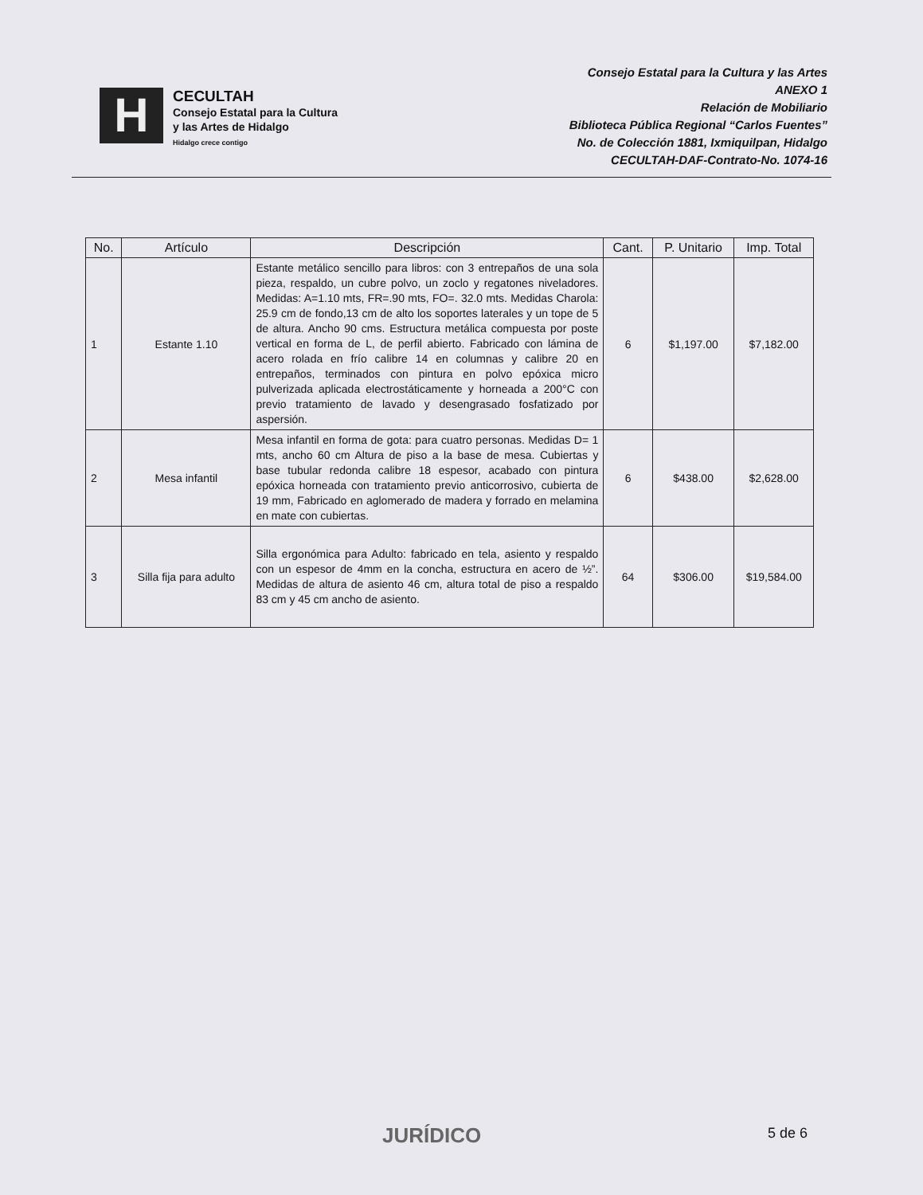H
CECULTAH
Consejo Estatal para la Cultura
y las Artes de Hidalgo
Hidalgo crece contigo
Consejo Estatal para la Cultura y las Artes
ANEXO 1
Relación de Mobiliario
Biblioteca Pública Regional “Carlos Fuentes”
No. de Colección 1881, Ixmiquilpan, Hidalgo
CECULTAH-DAF-Contrato-No. 1074-16
| No. | Artículo | Descripción | Cant. | P. Unitario | Imp. Total |
| --- | --- | --- | --- | --- | --- |
| 1 | Estante 1.10 | Estante metálico sencillo para libros: con 3 entrepaños de una sola pieza, respaldo, un cubre polvo, un zoclo y regatones niveladores. Medidas: A=1.10 mts, FR=.90 mts, FO=. 32.0 mts. Medidas Charola: 25.9 cm de fondo,13 cm de alto los soportes laterales y un tope de 5 de altura. Ancho 90 cms. Estructura metálica compuesta por poste vertical en forma de L, de perfil abierto. Fabricado con lámina de acero rolada en frío calibre 14 en columnas y calibre 20 en entrepaños, terminados con pintura en polvo epóxica micro pulverizada aplicada electrostáticamente y horneada a 200°C con previo tratamiento de lavado y desengrasado fosfatizado por aspersión. | 6 | $1,197.00 | $7,182.00 |
| 2 | Mesa infantil | Mesa infantil en forma de gota: para cuatro personas. Medidas D= 1 mts, ancho 60 cm Altura de piso a la base de mesa. Cubiertas y base tubular redonda calibre 18 espesor, acabado con pintura epóxica horneada con tratamiento previo anticorrosivo, cubierta de 19 mm, Fabricado en aglomerado de madera y forrado en melamina en mate con cubiertas. | 6 | $438.00 | $2,628.00 |
| 3 | Silla fija para adulto | Silla ergonómica para Adulto: fabricado en tela, asiento y respaldo con un espesor de 4mm en la concha, estructura en acero de ½”. Medidas de altura de asiento 46 cm, altura total de piso a respaldo 83 cm y 45 cm ancho de asiento. | 64 | $306.00 | $19,584.00 |
JURÍDICO 5 de 6